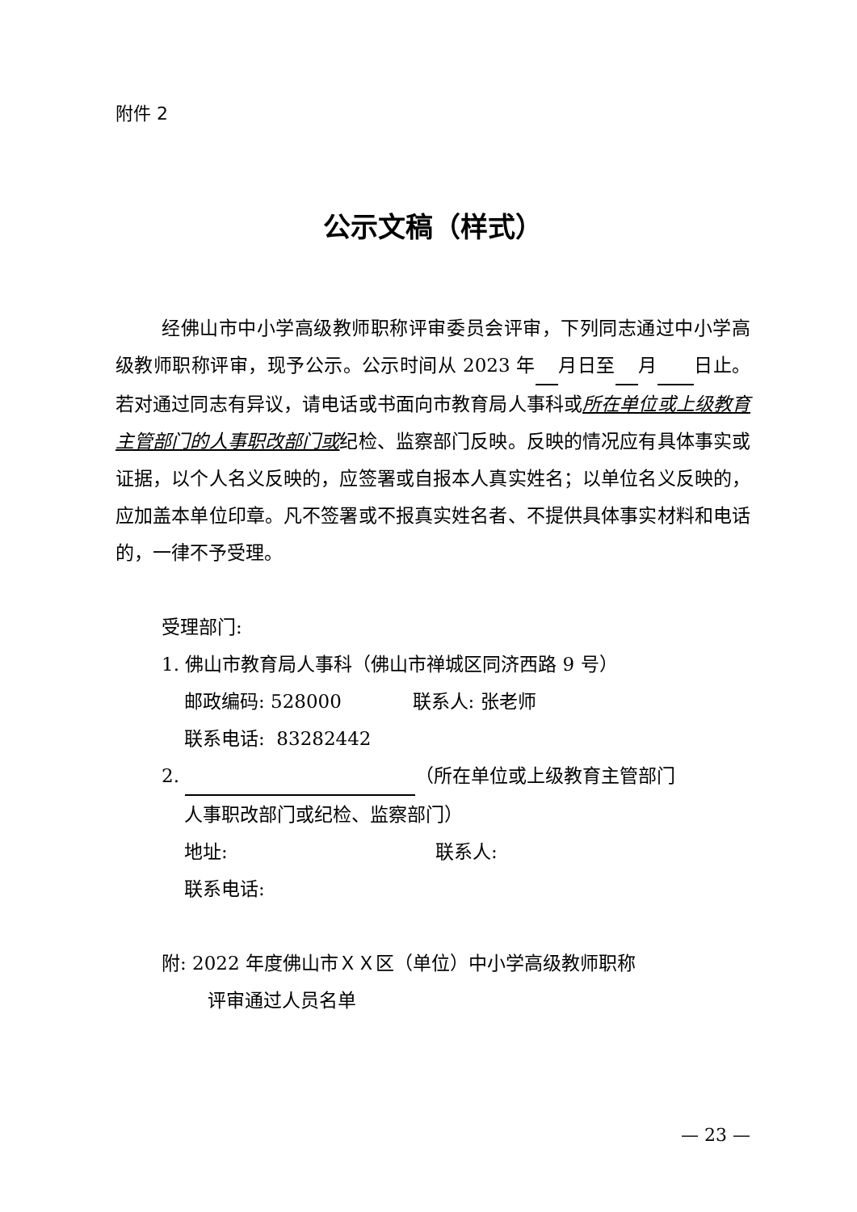附件 2
公示文稿（样式）
经佛山市中小学高级教师职称评审委员会评审，下列同志通过中小学高级教师职称评审，现予公示。公示时间从 2023 年 月日至 月 日止。若对通过同志有异议，请电话或书面向市教育局人事科或所在单位或上级教育主管部门的人事职改部门或纪检、监察部门反映。反映的情况应有具体事实或证据，以个人名义反映的，应签署或自报本人真实姓名；以单位名义反映的，应加盖本单位印章。凡不签署或不报真实姓名者、不提供具体事实材料和电话的，一律不予受理。
受理部门:
1. 佛山市教育局人事科（佛山市禅城区同济西路 9 号）
邮政编码: 528000 联系人: 张老师
联系电话: 83282442
2. （所在单位或上级教育主管部门
人事职改部门或纪检、监察部门）
地址: 联系人:
联系电话:
附: 2022 年度佛山市ＸＸ区（单位）中小学高级教师职称
评审通过人员名单
— 23 —